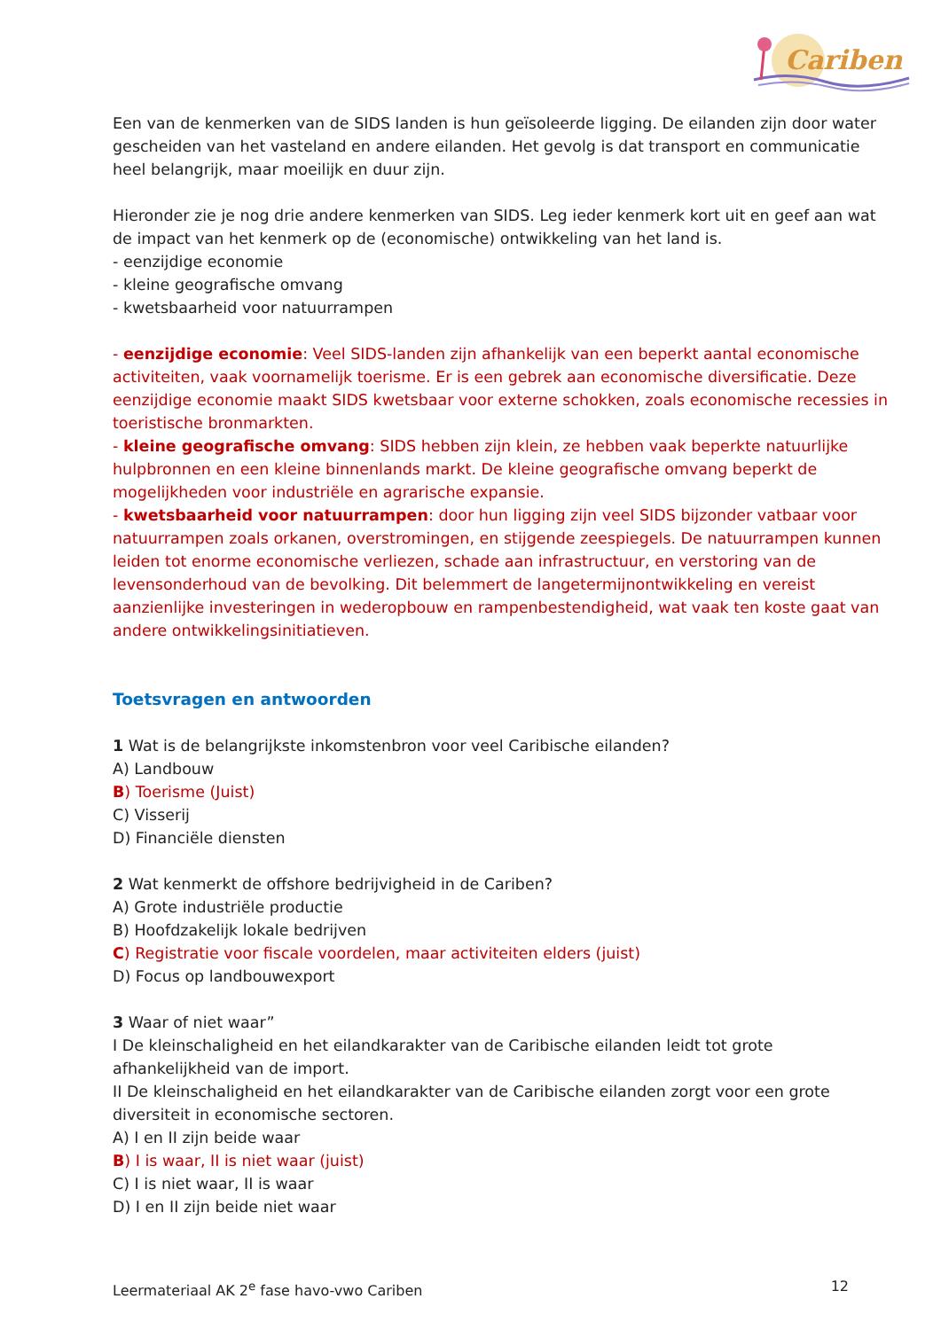Cariben
Een van de kenmerken van de SIDS landen is hun geïsoleerde ligging. De eilanden zijn door water gescheiden van het vasteland en andere eilanden. Het gevolg is dat transport en communicatie heel belangrijk, maar moeilijk en duur zijn.
Hieronder zie je nog drie andere kenmerken van SIDS. Leg ieder kenmerk kort uit en geef aan wat de impact van het kenmerk op de (economische) ontwikkeling van het land is.
- eenzijdige economie
- kleine geografische omvang
- kwetsbaarheid voor natuurrampen
- eenzijdige economie: Veel SIDS-landen zijn afhankelijk van een beperkt aantal economische activiteiten, vaak voornamelijk toerisme. Er is een gebrek aan economische diversificatie. Deze eenzijdige economie maakt SIDS kwetsbaar voor externe schokken, zoals economische recessies in toeristische bronmarkten.
- kleine geografische omvang: SIDS hebben zijn klein, ze hebben vaak beperkte natuurlijke hulpbronnen en een kleine binnenlands markt. De kleine geografische omvang beperkt de mogelijkheden voor industriële en agrarische expansie.
- kwetsbaarheid voor natuurrampen: door hun ligging zijn veel SIDS bijzonder vatbaar voor natuurrampen zoals orkanen, overstromingen, en stijgende zeespiegels. De natuurrampen kunnen leiden tot enorme economische verliezen, schade aan infrastructuur, en verstoring van de levensonderhoud van de bevolking. Dit belemmert de langetermijnontwikkeling en vereist aanzienlijke investeringen in wederopbouw en rampenbestendigheid, wat vaak ten koste gaat van andere ontwikkelingsinitiatieven.
Toetsvragen en antwoorden
1 Wat is de belangrijkste inkomstenbron voor veel Caribische eilanden?
A) Landbouw
B) Toerisme (Juist)
C) Visserij
D) Financiële diensten
2 Wat kenmerkt de offshore bedrijvigheid in de Cariben?
A) Grote industriële productie
B) Hoofdzakelijk lokale bedrijven
C) Registratie voor fiscale voordelen, maar activiteiten elders (juist)
D) Focus op landbouwexport
3 Waar of niet waar”
I De kleinschaligheid en het eilandkarakter van de Caribische eilanden leidt tot grote afhankelijkheid van de import.
II De kleinschaligheid en het eilandkarakter van de Caribische eilanden zorgt voor een grote diversiteit in economische sectoren.
A) I en II zijn beide waar
B) I is waar, II is niet waar (juist)
C) I is niet waar, II is waar
D) I en II zijn beide niet waar
Leermateriaal AK 2<sup>e</sup> fase havo-vwo Cariben 12